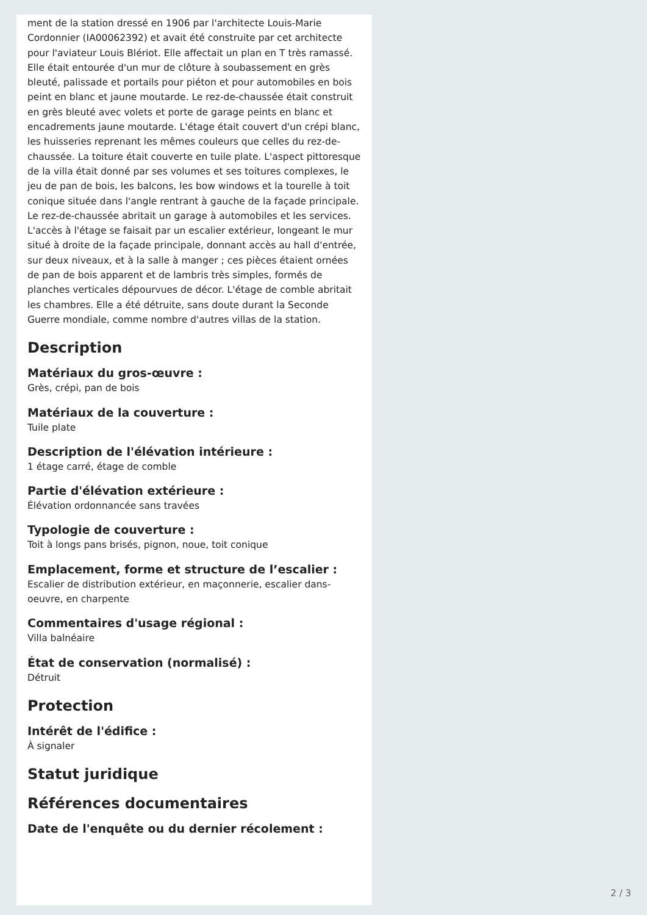ment de la station dressé en 1906 par l'architecte Louis-Marie Cordonnier (IA00062392) et avait été construite par cet architecte pour l'aviateur Louis Blériot. Elle affectait un plan en T très ramassé. Elle était entourée d'un mur de clôture à soubassement en grès bleuté, palissade et portails pour piéton et pour automobiles en bois peint en blanc et jaune moutarde. Le rez-de-chaussée était construit en grès bleuté avec volets et porte de garage peints en blanc et encadrements jaune moutarde. L'étage était couvert d'un crépi blanc, les huisseries reprenant les mêmes couleurs que celles du rez-de-chaussée. La toiture était couverte en tuile plate. L'aspect pittoresque de la villa était donné par ses volumes et ses toitures complexes, le jeu de pan de bois, les balcons, les bow windows et la tourelle à toit conique située dans l'angle rentrant à gauche de la façade principale. Le rez-de-chaussée abritait un garage à automobiles et les services. L'accès à l'étage se faisait par un escalier extérieur, longeant le mur situé à droite de la façade principale, donnant accès au hall d'entrée, sur deux niveaux, et à la salle à manger ; ces pièces étaient ornées de pan de bois apparent et de lambris très simples, formés de planches verticales dépourvues de décor. L'étage de comble abritait les chambres. Elle a été détruite, sans doute durant la Seconde Guerre mondiale, comme nombre d'autres villas de la station.
Description
Matériaux du gros-œuvre :
Grès, crépi, pan de bois
Matériaux de la couverture :
Tuile plate
Description de l'élévation intérieure :
1 étage carré, étage de comble
Partie d'élévation extérieure :
Élévation ordonnancée sans travées
Typologie de couverture :
Toit à longs pans brisés, pignon, noue, toit conique
Emplacement, forme et structure de l’escalier :
Escalier de distribution extérieur, en maçonnerie, escalier dans-oeuvre, en charpente
Commentaires d'usage régional :
Villa balnéaire
État de conservation (normalisé) :
Détruit
Protection
Intérêt de l'édifice :
À signaler
Statut juridique
Références documentaires
Date de l'enquête ou du dernier récolement :
2 / 3